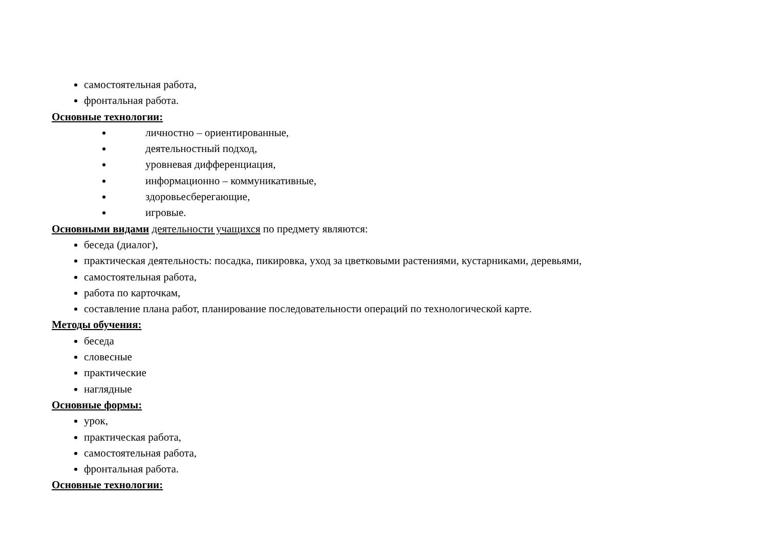самостоятельная работа,
фронтальная работа.
Основные технологии:
личностно – ориентированные,
деятельностный подход,
уровневая дифференциация,
информационно – коммуникативные,
здоровьесберегающие,
игровые.
Основными видами деятельности учащихся по предмету являются:
беседа (диалог),
практическая деятельность: посадка, пикировка, уход за цветковыми растениями, кустарниками, деревьями,
самостоятельная работа,
работа по карточкам,
составление плана работ, планирование последовательности операций по технологической карте.
Методы обучения:
беседа
словесные
практические
наглядные
Основные формы:
урок,
практическая работа,
самостоятельная работа,
фронтальная работа.
Основные технологии: